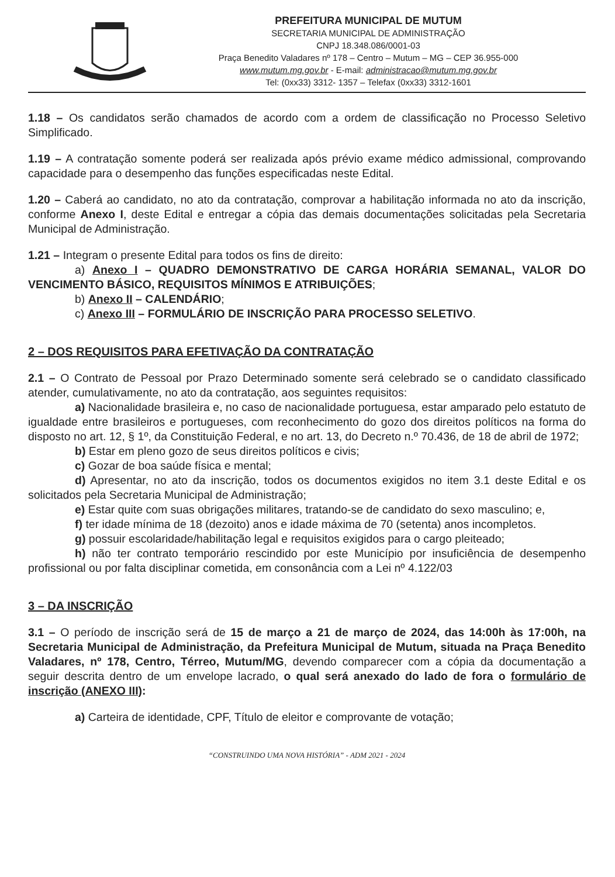PREFEITURA MUNICIPAL DE MUTUM
SECRETARIA MUNICIPAL DE ADMINISTRAÇÃO
CNPJ 18.348.086/0001-03
Praça Benedito Valadares nº 178 – Centro – Mutum – MG – CEP 36.955-000
www.mutum.mg.gov.br - E-mail: administracao@mutum.mg.gov.br
Tel: (0xx33) 3312- 1357 – Telefax (0xx33) 3312-1601
1.18 – Os candidatos serão chamados de acordo com a ordem de classificação no Processo Seletivo Simplificado.
1.19 – A contratação somente poderá ser realizada após prévio exame médico admissional, comprovando capacidade para o desempenho das funções especificadas neste Edital.
1.20 – Caberá ao candidato, no ato da contratação, comprovar a habilitação informada no ato da inscrição, conforme Anexo I, deste Edital e entregar a cópia das demais documentações solicitadas pela Secretaria Municipal de Administração.
1.21 – Integram o presente Edital para todos os fins de direito:
a) Anexo I – QUADRO DEMONSTRATIVO DE CARGA HORÁRIA SEMANAL, VALOR DO VENCIMENTO BÁSICO, REQUISITOS MÍNIMOS E ATRIBUIÇÕES;
b) Anexo II – CALENDÁRIO;
c) Anexo III – FORMULÁRIO DE INSCRIÇÃO PARA PROCESSO SELETIVO.
2 – DOS REQUISITOS PARA EFETIVAÇÃO DA CONTRATAÇÃO
2.1 – O Contrato de Pessoal por Prazo Determinado somente será celebrado se o candidato classificado atender, cumulativamente, no ato da contratação, aos seguintes requisitos:
a) Nacionalidade brasileira e, no caso de nacionalidade portuguesa, estar amparado pelo estatuto de igualdade entre brasileiros e portugueses, com reconhecimento do gozo dos direitos políticos na forma do disposto no art. 12, § 1º, da Constituição Federal, e no art. 13, do Decreto n.º 70.436, de 18 de abril de 1972;
b) Estar em pleno gozo de seus direitos políticos e civis;
c) Gozar de boa saúde física e mental;
d) Apresentar, no ato da inscrição, todos os documentos exigidos no item 3.1 deste Edital e os solicitados pela Secretaria Municipal de Administração;
e) Estar quite com suas obrigações militares, tratando-se de candidato do sexo masculino; e,
f) ter idade mínima de 18 (dezoito) anos e idade máxima de 70 (setenta) anos incompletos.
g) possuir escolaridade/habilitação legal e requisitos exigidos para o cargo pleiteado;
h) não ter contrato temporário rescindido por este Município por insuficiência de desempenho profissional ou por falta disciplinar cometida, em consonância com a Lei nº 4.122/03
3 – DA INSCRIÇÃO
3.1 – O período de inscrição será de 15 de março a 21 de março de 2024, das 14:00h às 17:00h, na Secretaria Municipal de Administração, da Prefeitura Municipal de Mutum, situada na Praça Benedito Valadares, nº 178, Centro, Térreo, Mutum/MG, devendo comparecer com a cópia da documentação a seguir descrita dentro de um envelope lacrado, o qual será anexado do lado de fora o formulário de inscrição (ANEXO III):
a) Carteira de identidade, CPF, Título de eleitor e comprovante de votação;
“CONSTRUINDO UMA NOVA HISTÓRIA” - ADM 2021 - 2024